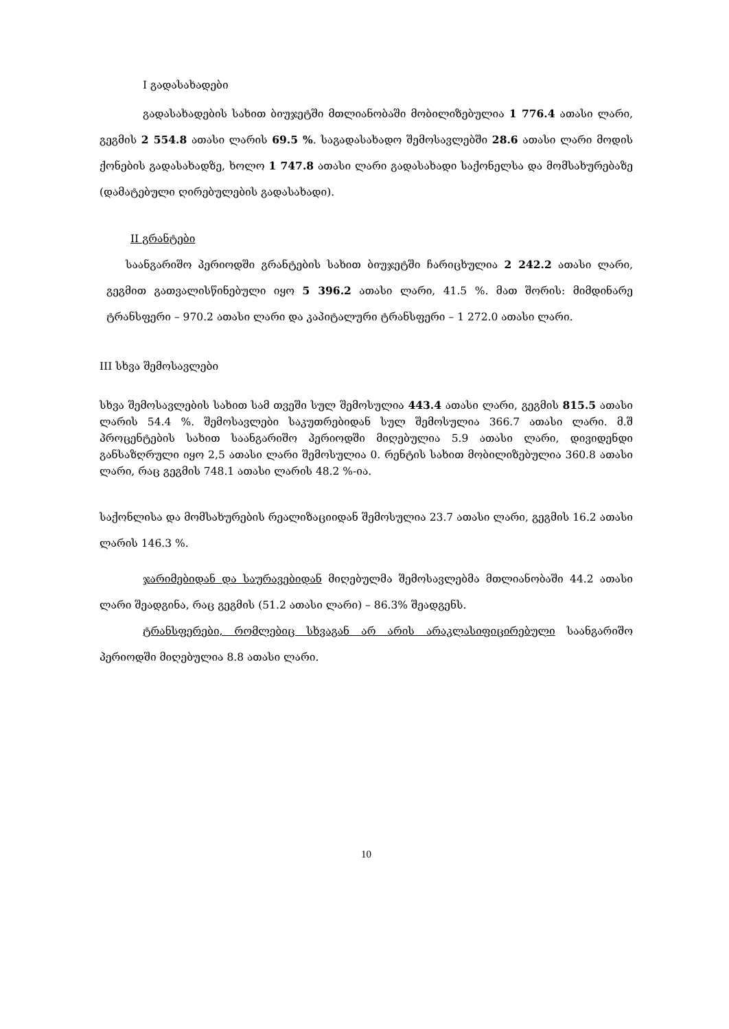I გადასახადები
გადასახადების სახით ბიუჯეტში მთლიანობაში მობილიზებულია 1 776.4 ათასი ლარი, გეგმის 2 554.8 ათასი ლარის 69.5 %. საგადასახადო შემოსავლებში 28.6 ათასი ლარი მოდის ქონების გადასახადზე, ხოლო 1 747.8 ათასი ლარი გადასახადი საქონელსა და მომსახურებაზე (დამატებული ღირებულების გადასახადი).
II გრანტები
საანგარიშო პერიოდში გრანტების სახით ბიუჯეტში ჩარიცხულია 2 242.2 ათასი ლარი, გეგმით გათვალისწინებული იყო 5 396.2 ათასი ლარი, 41.5 %. მათ შორის: მიმდინარე ტრანსფერი – 970.2 ათასი ლარი და კაპიტალური ტრანსფერი – 1 272.0 ათასი ლარი.
III სხვა შემოსავლები
სხვა შემოსავლების სახით სამ თვეში სულ შემოსულია 443.4 ათასი ლარი, გეგმის 815.5 ათასი ლარის 54.4 %. შემოსავლები საკუთრებიდან სულ შემოსულია 366.7 ათასი ლარი. მ.შ პროცენტების სახით საანგარიშო პერიოდში მიღებულია 5.9 ათასი ლარი, დივიდენდი განსაზღრული იყო 2,5 ათასი ლარი შემოსულია 0. რენტის სახით მობილიზებულია 360.8 ათასი ლარი, რაც გეგმის 748.1 ათასი ლარის 48.2 %-ია.
საქონლისა და მომსახურების რეალიზაციიდან შემოსულია 23.7 ათასი ლარი, გეგმის 16.2 ათასი ლარის 146.3 %.
ჯარიმებიდან და საურავებიდან მიღებულმა შემოსავლებმა მთლიანობაში 44.2 ათასი ლარი შეადგინა, რაც გეგმის (51.2 ათასი ლარი) – 86.3% შეადგენს.
ტრანსფერები, რომლებიც სხვაგან არ არის არაკლასიფიცირებული საანგარიშო პერიოდში მიღებულია 8.8 ათასი ლარი.
10